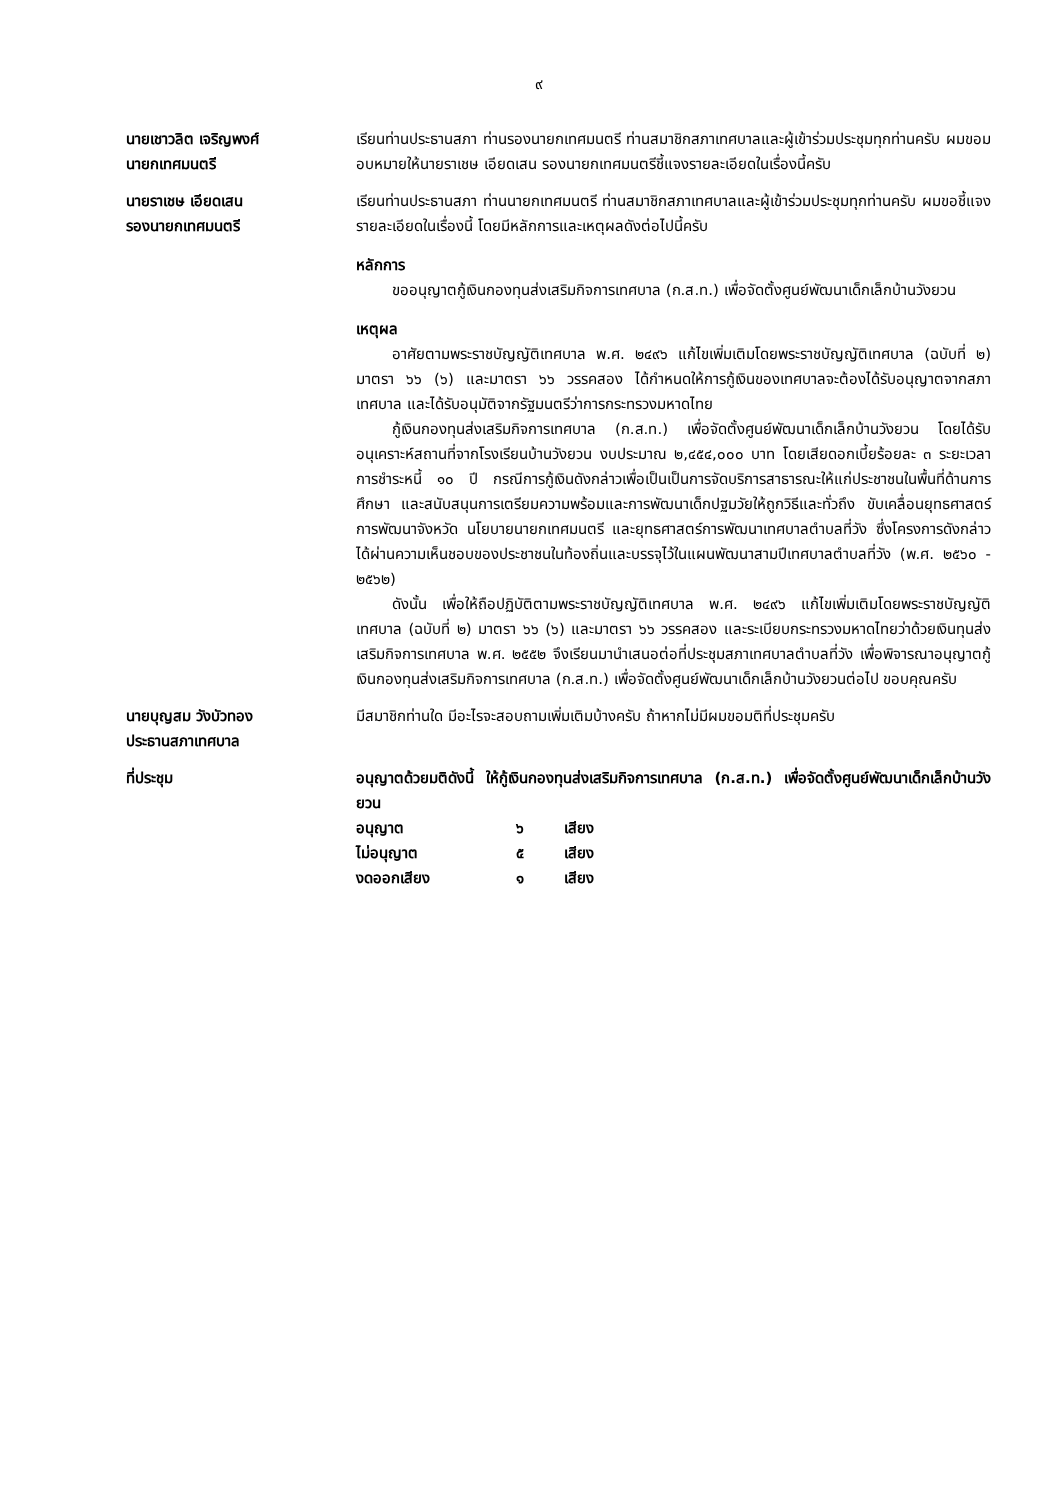๙
นายเชาวลิต เจริญพงศ์
นายกเทศมนตรี
เรียนท่านประธานสภา ท่านรองนายกเทศมนตรี ท่านสมาชิกสภาเทศบาลและผู้เข้าร่วมประชุมทุกท่านครับ ผมขอมอบหมายให้นายราเชษ เอียดเสน รองนายกเทศมนตรีชี้แจงรายละเอียดในเรื่องนี้ครับ
นายราเชษ เอียดเสน
รองนายกเทศมนตรี
เรียนท่านประธานสภา ท่านนายกเทศมนตรี ท่านสมาชิกสภาเทศบาลและผู้เข้าร่วมประชุมทุกท่านครับ ผมขอชี้แจงรายละเอียดในเรื่องนี้ โดยมีหลักการและเหตุผลดังต่อไปนี้ครับ
หลักการ
ขออนุญาตกู้เงินกองทุนส่งเสริมกิจการเทศบาล (ก.ส.ท.) เพื่อจัดตั้งศูนย์พัฒนาเด็กเล็กบ้านวังยวน
เหตุผล
อาศัยตามพระราชบัญญัติเทศบาล พ.ศ. ๒๔๙๖ แก้ไขเพิ่มเติมโดยพระราชบัญญัติเทศบาล (ฉบับที่ ๒) มาตรา ๖๖ (๖) และมาตรา ๖๖ วรรคสอง ได้กำหนดให้การกู้เงินของเทศบาลจะต้องได้รับอนุญาตจากสภาเทศบาล และได้รับอนุมัติจากรัฐมนตรีว่าการกระทรวงมหาดไทย
กู้เงินกองทุนส่งเสริมกิจการเทศบาล (ก.ส.ท.) เพื่อจัดตั้งศูนย์พัฒนาเด็กเล็กบ้านวังยวน โดยได้รับอนุเคราะห์สถานที่จากโรงเรียนบ้านวังยวน งบประมาณ ๒,๔๕๔,๐๐๐ บาท โดยเสียดอกเบี้ยร้อยละ ๓ ระยะเวลาการชำระหนี้ ๑๐ ปี กรณีการกู้เงินดังกล่าวเพื่อเป็นเป็นการจัดบริการสาธารณะให้แก่ประชาชนในพื้นที่ด้านการศึกษา และสนับสนุนการเตรียมความพร้อมและการพัฒนาเด็กปฐมวัยให้ถูกวิธีและทั่วถึง ขับเคลื่อนยุทธศาสตร์การพัฒนาจังหวัด นโยบายนายกเทศมนตรี และยุทธศาสตร์การพัฒนาเทศบาลตำบลที่วัง ซึ่งโครงการดังกล่าวได้ผ่านความเห็นชอบของประชาชนในท้องถิ่นและบรรจุไว้ในแผนพัฒนาสามปีเทศบาลตำบลที่วัง (พ.ศ. ๒๕๖๐ - ๒๕๖๒)
ดังนั้น เพื่อให้ถือปฏิบัติตามพระราชบัญญัติเทศบาล พ.ศ. ๒๔๙๖ แก้ไขเพิ่มเติมโดยพระราชบัญญัติเทศบาล (ฉบับที่ ๒) มาตรา ๖๖ (๖) และมาตรา ๖๖ วรรคสอง และระเบียบกระทรวงมหาดไทยว่าด้วยเงินทุนส่งเสริมกิจการเทศบาล พ.ศ. ๒๕๕๒ จึงเรียนมานำเสนอต่อที่ประชุมสภาเทศบาลตำบลที่วัง เพื่อพิจารณาอนุญาตกู้เงินกองทุนส่งเสริมกิจการเทศบาล (ก.ส.ท.) เพื่อจัดตั้งศูนย์พัฒนาเด็กเล็กบ้านวังยวนต่อไป ขอบคุณครับ
นายบุญสม วังบัวทอง
ประธานสภาเทศบาล
มีสมาชิกท่านใด มีอะไรจะสอบถามเพิ่มเติมบ้างครับ ถ้าหากไม่มีผมขอมติที่ประชุมครับ
ที่ประชุม อนุญาตด้วยมติดังนี้ ให้กู้เงินกองทุนส่งเสริมกิจการเทศบาล (ก.ส.ท.) เพื่อจัดตั้งศูนย์พัฒนาเด็กเล็กบ้านวังยวน
| อนุญาต | ๖ | เสียง |
| ไม่อนุญาต | ๕ | เสียง |
| งดออกเสียง | ๑ | เสียง |